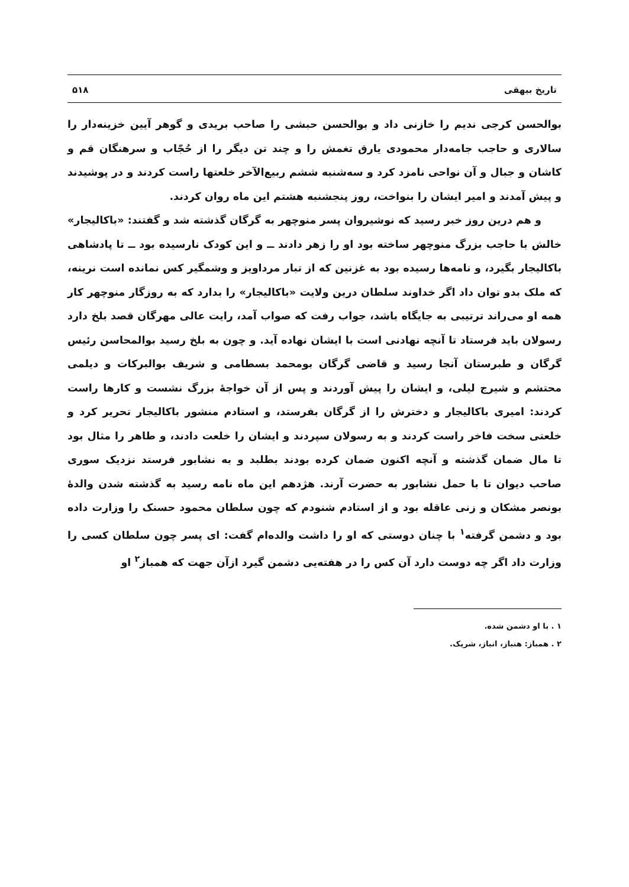تاریخ بیهقی ۵۱۸
بوالحسن کرجی ندیم را خازنی داد و بوالحسن حبشی را صاحب بریدی و گوهر آیین خزینه‌دار را سالاری و حاجب جامه‌دار محمودی یارق تغمش را و چند تن دیگر را از حُجّاب و سرهنگان قم و کاشان و جبال و آن نواحی نامزد کرد و سه‌شنبه ششم ربیع‌الآخر خلعتها راست کردند و در پوشیدند و پیش آمدند و امیر ایشان را بنواخت، روز پنجشنبه هشتم این ماه روان کردند.
و هم درین روز خبر رسید که نوشیروان پسر منوچهر به گرگان گذشته شد و گفتند: «باکالیجار» خالش با حاجب بزرگ منوچهر ساخته بود او را زهر دادند ــ و این کودک نارسیده بود ــ تا پادشاهی باکالیجار بگیرد، و نامه‌ها رسیده بود به غزنین که از تبار مرداویز و وشمگیر کس نمانده است نرینه، که ملک بدو توان داد اگر خداوند سلطان درین ولایت «باکالیجار» را بدارد که به روزگار منوچهر کار همه او می‌راند ترتیبی به جایگاه باشد، جواب رفت که صواب آمد، رایت عالی مهرگان قصد بلخ دارد رسولان باید فرستاد تا آنچه نهادنی است با ایشان نهاده آید. و چون به بلخ رسید بوالمحاسن رئیس گرگان و طبرستان آنجا رسید و قاضی گرگان بومحمد بسطامی و شریف بوالبرکات و دیلمی محتشم و شیرج لیلی، و ایشان را پیش آوردند و پس از آن خواجهٔ بزرگ نشست و کارها راست کردند: امیری باکالیجار و دخترش را از گرگان بفرستد، و استادم منشور باکالیجار تحریر کرد و خلعتی سخت فاخر راست کردند و به رسولان سپردند و ایشان را خلعت دادند، و طاهر را مثال بود تا مال ضمان گذشته و آنچه اکنون ضمان کرده بودند بطلبد و به نشابور فرستد نزدیک سوری صاحب دیوان تا با حمل نشابور به حضرت آرند. هژدهم این ماه نامه رسید به گذشته شدن والدهٔ بونصر مشکان و زنی عاقله بود و از استادم شنودم که چون سلطان محمود حسنک را وزارت داده بود و دشمن گرفته<sup>۱</sup> با چنان دوستی که او را داشت والده‌ام گفت: ای پسر چون سلطان کسی را وزارت داد اگر چه دوست دارد آن کس را در هفته‌یی دشمن گیرد ازآن جهت که همباز<sup>۲</sup> او
۱ . با او دشمن شده.
۲ . همباز: هنباز، انباز، شریک.